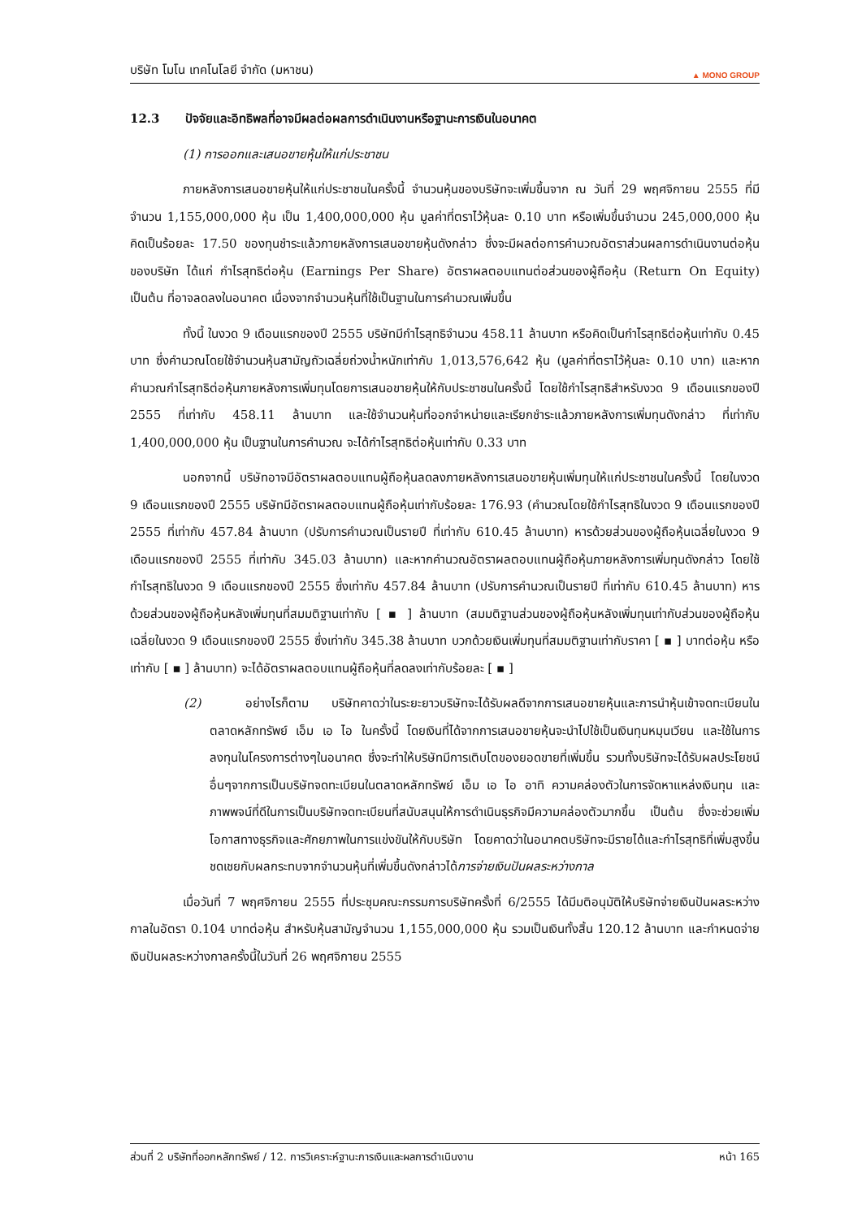บริษัท โมโน เทคโนโลยี จำกัด (มหาชน) ▲ MONO GROUP
12.3 ปัจจัยและอิทธิพลที่อาจมีผลต่อผลการดำเนินงานหรือฐานะการเงินในอนาคต
(1) การออกและเสนอขายหุ้นให้แก่ประชาชน
ภายหลังการเสนอขายหุ้นให้แก่ประชาชนในครั้งนี้ จำนวนหุ้นของบริษัทจะเพิ่มขึ้นจาก ณ วันที่ 29 พฤศจิกายน 2555 ที่มีจำนวน 1,155,000,000 หุ้น เป็น 1,400,000,000 หุ้น มูลค่าที่ตราไว้หุ้นละ 0.10 บาท หรือเพิ่มขึ้นจำนวน 245,000,000 หุ้น คิดเป็นร้อยละ 17.50 ของทุนชำระแล้วภายหลังการเสนอขายหุ้นดังกล่าว ซึ่งจะมีผลต่อการคำนวณอัตราส่วนผลการดำเนินงานต่อหุ้นของบริษัท ได้แก่ กำไรสุทธิต่อหุ้น (Earnings Per Share) อัตราผลตอบแทนต่อส่วนของผู้ถือหุ้น (Return On Equity) เป็นต้น ที่อาจลดลงในอนาคต เนื่องจากจำนวนหุ้นที่ใช้เป็นฐานในการคำนวณเพิ่มขึ้น
ทั้งนี้ ในงวด 9 เดือนแรกของปี 2555 บริษัทมีกำไรสุทธิจำนวน 458.11 ล้านบาท หรือคิดเป็นกำไรสุทธิต่อหุ้นเท่ากับ 0.45 บาท ซึ่งคำนวณโดยใช้จำนวนหุ้นสามัญถัวเฉลี่ยถ่วงน้ำหนักเท่ากับ 1,013,576,642 หุ้น (มูลค่าที่ตราไว้หุ้นละ 0.10 บาท) และหากคำนวณกำไรสุทธิต่อหุ้นภายหลังการเพิ่มทุนโดยการเสนอขายหุ้นให้กับประชาชนในครั้งนี้ โดยใช้กำไรสุทธิสำหรับงวด 9 เดือนแรกของปี 2555 ที่เท่ากับ 458.11 ล้านบาท และใช้จำนวนหุ้นที่ออกจำหน่ายและเรียกชำระแล้วภายหลังการเพิ่มทุนดังกล่าว ที่เท่ากับ 1,400,000,000 หุ้น เป็นฐานในการคำนวณ จะได้กำไรสุทธิต่อหุ้นเท่ากับ 0.33 บาท
นอกจากนี้ บริษัทอาจมีอัตราผลตอบแทนผู้ถือหุ้นลดลงภายหลังการเสนอขายหุ้นเพิ่มทุนให้แก่ประชาชนในครั้งนี้ โดยในงวด 9 เดือนแรกของปี 2555 บริษัทมีอัตราผลตอบแทนผู้ถือหุ้นเท่ากับร้อยละ 176.93 (คำนวณโดยใช้กำไรสุทธิในงวด 9 เดือนแรกของปี 2555 ที่เท่ากับ 457.84 ล้านบาท (ปรับการคำนวณเป็นรายปี ที่เท่ากับ 610.45 ล้านบาท) หารด้วยส่วนของผู้ถือหุ้นเฉลี่ยในงวด 9 เดือนแรกของปี 2555 ที่เท่ากับ 345.03 ล้านบาท) และหากคำนวณอัตราผลตอบแทนผู้ถือหุ้นภายหลังการเพิ่มทุนดังกล่าว โดยใช้กำไรสุทธิในงวด 9 เดือนแรกของปี 2555 ซึ่งเท่ากับ 457.84 ล้านบาท (ปรับการคำนวณเป็นรายปี ที่เท่ากับ 610.45 ล้านบาท) หารด้วยส่วนของผู้ถือหุ้นหลังเพิ่มทุนที่สมมติฐานเท่ากับ [ ▪ ] ล้านบาท (สมมติฐานส่วนของผู้ถือหุ้นหลังเพิ่มทุนเท่ากับส่วนของผู้ถือหุ้นเฉลี่ยในงวด 9 เดือนแรกของปี 2555 ซึ่งเท่ากับ 345.38 ล้านบาท บวกด้วยเงินเพิ่มทุนที่สมมติฐานเท่ากับราคา [ ▪ ] บาทต่อหุ้น หรือเท่ากับ [ ▪ ] ล้านบาท) จะได้อัตราผลตอบแทนผู้ถือหุ้นที่ลดลงเท่ากับร้อยละ [ ▪ ]
(2) อย่างไรก็ตาม บริษัทคาดว่าในระยะยาวบริษัทจะได้รับผลดีจากการเสนอขายหุ้นและการนำหุ้นเข้าจดทะเบียนในตลาดหลักทรัพย์ เอ็ม เอ ไอ ในครั้งนี้ โดยเงินที่ได้จากการเสนอขายหุ้นจะนำไปใช้เป็นเงินทุนหมุนเวียน และใช้ในการลงทุนในโครงการต่างๆในอนาคต ซึ่งจะทำให้บริษัทมีการเติบโตของยอดขายที่เพิ่มขึ้น รวมทั้งบริษัทจะได้รับผลประโยชน์อื่นๆจากการเป็นบริษัทจดทะเบียนในตลาดหลักทรัพย์ เอ็ม เอ ไอ อาทิ ความคล่องตัวในการจัดหาแหล่งเงินทุน และภาพพจน์ที่ดีในการเป็นบริษัทจดทะเบียนที่สนับสนุนให้การดำเนินธุรกิจมีความคล่องตัวมากขึ้น เป็นต้น ซึ่งจะช่วยเพิ่มโอกาสทางธุรกิจและศักยภาพในการแข่งขันให้กับบริษัท โดยคาดว่าในอนาคตบริษัทจะมีรายได้และกำไรสุทธิที่เพิ่มสูงขึ้น ชดเชยกับผลกระทบจากจำนวนหุ้นที่เพิ่มขึ้นดังกล่าวได้การจ่ายเงินปันผลระหว่างกาล
เมื่อวันที่ 7 พฤศจิกายน 2555 ที่ประชุมคณะกรรมการบริษัทครั้งที่ 6/2555 ได้มีมติอนุมัติให้บริษัทจ่ายเงินปันผลระหว่างกาลในอัตรา 0.104 บาทต่อหุ้น สำหรับหุ้นสามัญจำนวน 1,155,000,000 หุ้น รวมเป็นเงินทั้งสิ้น 120.12 ล้านบาท และกำหนดจ่ายเงินปันผลระหว่างกาลครั้งนี้ในวันที่ 26 พฤศจิกายน 2555
ส่วนที่ 2 บริษัทที่ออกหลักทรัพย์ / 12. การวิเคราะห์ฐานะการเงินและผลการดำเนินงาน หน้า 165